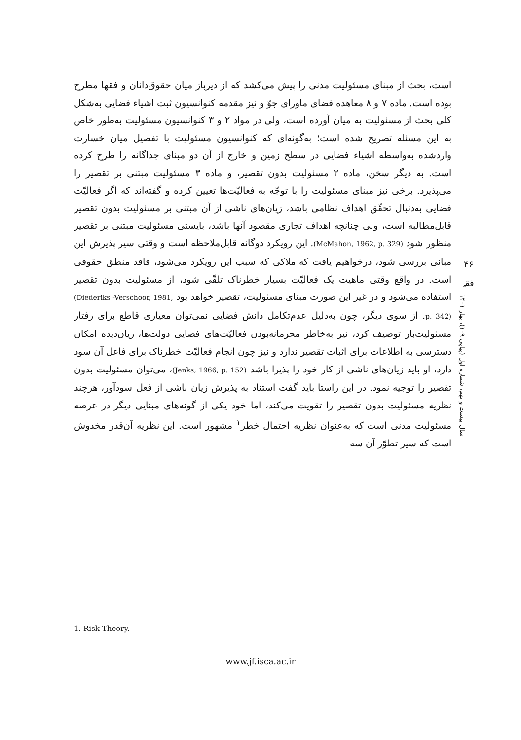است، بحث از مبنای مسئولیت مدنی را پیش می‌کشد که از دیرباز میان حقوق‌دانان و فقها مطرح بوده است. ماده ۷ و ۸ معاهده فضای ماورای جوّ و نیز مقدمه کنوانسیون ثبت اشیاء فضایی به‌شکل کلی بحث از مسئولیت به میان آورده است، ولی در مواد ۲ و ۳ کنوانسیون مسئولیت به‌طور خاص به این مسئله تصریح شده است؛ به‌گونه‌ای که کنوانسیون مسئولیت با تفصیل میان خسارت واردشده به‌واسطه اشیاء فضایی در سطح زمین و خارج از آن دو مبنای جداگانه را طرح کرده است. به دیگر سخن، ماده ۲ مسئولیت بدون تقصیر، و ماده ۳ مسئولیت مبتنی بر تقصیر را می‌پذیرد. برخی نیز مبنای مسئولیت را با توجّه به فعالیّت‌ها تعیین کرده و گفته‌اند که اگر فعالیّت فضایی به‌دنبال تحقّق اهداف نظامی باشد، زیان‌های ناشی از آن مبتنی بر مسئولیت بدون تقصیر قابل‌مطالبه است، ولی چنانچه اهداف تجاری مقصود آنها باشد، بایستی مسئولیت مبتنی بر تقصیر منظور شود (McMahon, 1962, p. 329). این رویکرد دوگانه قابل‌ملاحظه است و وقتی سیر پذیرش این مبانی بررسی شود، درخواهیم یافت که ملاکی که سبب این رویکرد می‌شود، فاقد منطق حقوقی است. در واقع وقتی ماهیت یک فعالیّت بسیار خطرناک تلقّی شود، از مسئولیت بدون تقصیر استفاده می‌شود و در غیر این صورت مبنای مسئولیت، تقصیر خواهد بود (Diederiks -Verschoor, 1981, p. 342). از سوی دیگر، چون به‌دلیل عدم‌تکامل دانش فضایی نمی‌توان معیاری قاطع برای رفتار مسئولیت‌بار توصیف کرد، نیز به‌خاطر محرمانه‌بودن فعالیّت‌های فضایی دولت‌ها، زیان‌دیده امکان دسترسی به اطلاعات برای اثبات تقصیر ندارد و نیز چون انجام فعالیّت خطرناک برای فاعل آن سود دارد، او باید زیان‌های ناشی از کار خود را پذیرا باشد (Jenks, 1966, p. 152)، می‌توان مسئولیت بدون تقصیر را توجیه نمود. در این راستا باید گفت استناد به پذیرش زیان ناشی از فعل سودآور، هرچند نظریه مسئولیت بدون تقصیر را تقویت می‌کند، اما خود یکی از گونه‌های مبنایی دیگر در عرصه مسئولیت مدنی است که به‌عنوان نظریه احتمال خطر<sup>۱</sup> مشهور است. این نظریه آن‌قدر مخدوش است که سیر تطوّر آن سه
۴۶
فقہ
سال بیست و نهم، شماره اول (پیاپی ۱۰۹)، بهار ۱۴۰۱
1. Risk Theory.
www.jf.isca.ac.ir